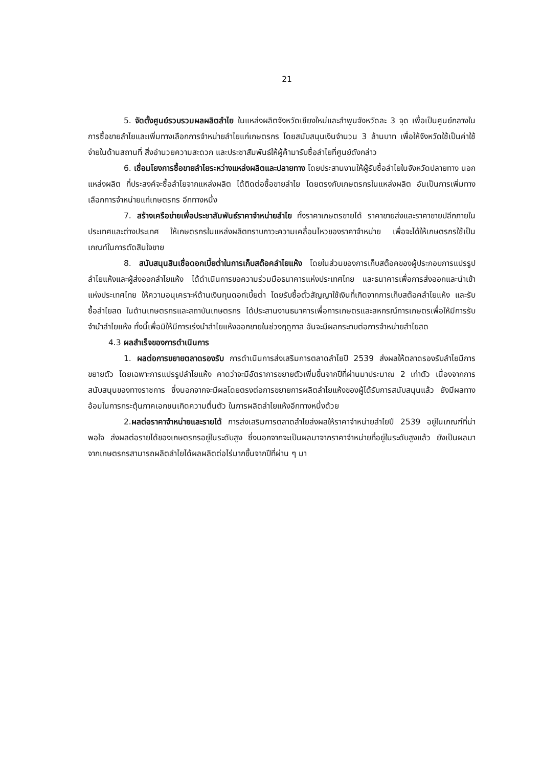21
5. จัดตั้งศูนย์รวบรวมผลผลิตลำไย ในแหล่งผลิตจังหวัดเชียงใหม่และลำพูนจังหวัดละ 3 จุด เพื่อเป็นศูนย์กลางในการซื้อขายลำไยและเพิ่มทางเลือกการจำหน่ายลำไยแก่เกษตรกร โดยสนับสนุนเงินจำนวน 3 ล้านบาท เพื่อให้จังหวัดใช้เป็นค่าใช้จ่ายในด้านสถานที่ สิ่งอำนวยความสะดวก และประชาสัมพันธ์ให้ผู้ค้ามารับซื้อลำไยที่ศูนย์ดังกล่าว
6. เชื่อมโยงการซื้อขายลำไยระหว่างแหล่งผลิตและปลายทาง โดยประสานงานให้ผู้รับซื้อลำไยในจังหวัดปลายทาง นอกแหล่งผลิต ที่ประสงค์จะซื้อลำไยจากแหล่งผลิต ได้ติดต่อซื้อขายลำไย โดยตรงกับเกษตรกรในแหล่งผลิต อันเป็นการเพิ่มทางเลือกการจำหน่ายแก่เกษตรกร อีกทางหนึ่ง
7. สร้างเครือข่ายเพื่อประชาสัมพันธ์ราคาจำหน่ายลำไย ทั้งราคาเกษตรขายได้ ราคาขายส่งและราคาขายปลีกภายในประเทศและต่างประเทศ ให้เกษตรกรในแหล่งผลิตทราบภาวะความเคลื่อนไหวของราคาจำหน่าย เพื่อจะได้ให้เกษตรกรใช้เป็นเกณฑ์ในการตัดสินใจขาย
8. สนับสนุนสินเชื่อดอกเบี้ยต่ำในการเก็บสต๊อคลำไยแห้ง โดยในส่วนของการเก็บสต๊อคของผู้ประกอบการแปรรูปลำไยแห้งและผู้ส่งออกลำไยแห้ง ได้ดำเนินการขอความร่วมมือธนาคารแห่งประเทศไทย และธนาคารเพื่อการส่งออกและนำเข้าแห่งประเทศไทย ให้ความอนุเคราะห์ด้านเงินทุนดอกเบี้ยต่ำ โดยรับซื้อตั๋วสัญญาใช้เงินที่เกิดจากการเก็บสต๊อคลำไยแห้ง และรับซื้อลำไยสด ในด้านเกษตรกรและสถาบันเกษตรกร ได้ประสานงานธนาคารเพื่อการเกษตรและสหกรณ์การเกษตรเพื่อให้มีการรับจำนำลำไยแห้ง ทั้งนี้เพื่อมิให้มีการเร่งนำลำไยแห้งออกขายในช่วงฤดูกาล อันจะมีผลกระทบต่อการจำหน่ายลำไยสด
4.3 ผลสำเร็จของการดำเนินการ
1. ผลต่อการขยายตลาดรองรับ การดำเนินการส่งเสริมการตลาดลำไยปี 2539 ส่งผลให้ตลาดรองรับลำไยมีการขยายตัว โดยเฉพาะการแปรรูปลำไยแห้ง คาดว่าจะมีอัตราการขยายตัวเพิ่มขึ้นจากปีที่ผ่านมาประมาณ 2 เท่าตัว เนื่องจากการสนับสนุนของทางราชการ ซึ่งนอกจากจะมีผลโดยตรงต่อการขยายการผลิตลำไยแห้งของผู้ได้รับการสนับสนุนแล้ว ยังมีผลทางอ้อมในการกระตุ้นภาคเอกชนเกิดความตื่นตัว ในการผลิตลำไยแห้งอีกทางหนึ่งด้วย
2.ผลต่อราคาจำหน่ายและรายได้ การส่งเสริมการตลาดลำไยส่งผลให้ราคาจำหน่ายลำไยปี 2539 อยู่ในเกณฑ์ที่น่าพอใจ ส่งผลต่อรายได้ของเกษตรกรอยู่ในระดับสูง ซึ่งนอกจากจะเป็นผลมาจากราคาจำหน่ายที่อยู่ในระดับสูงแล้ว ยังเป็นผลมาจากเกษตรกรสามารถผลิตลำไยได้ผลผลิตต่อไร่มากขึ้นจากปีที่ผ่าน ๆ มา